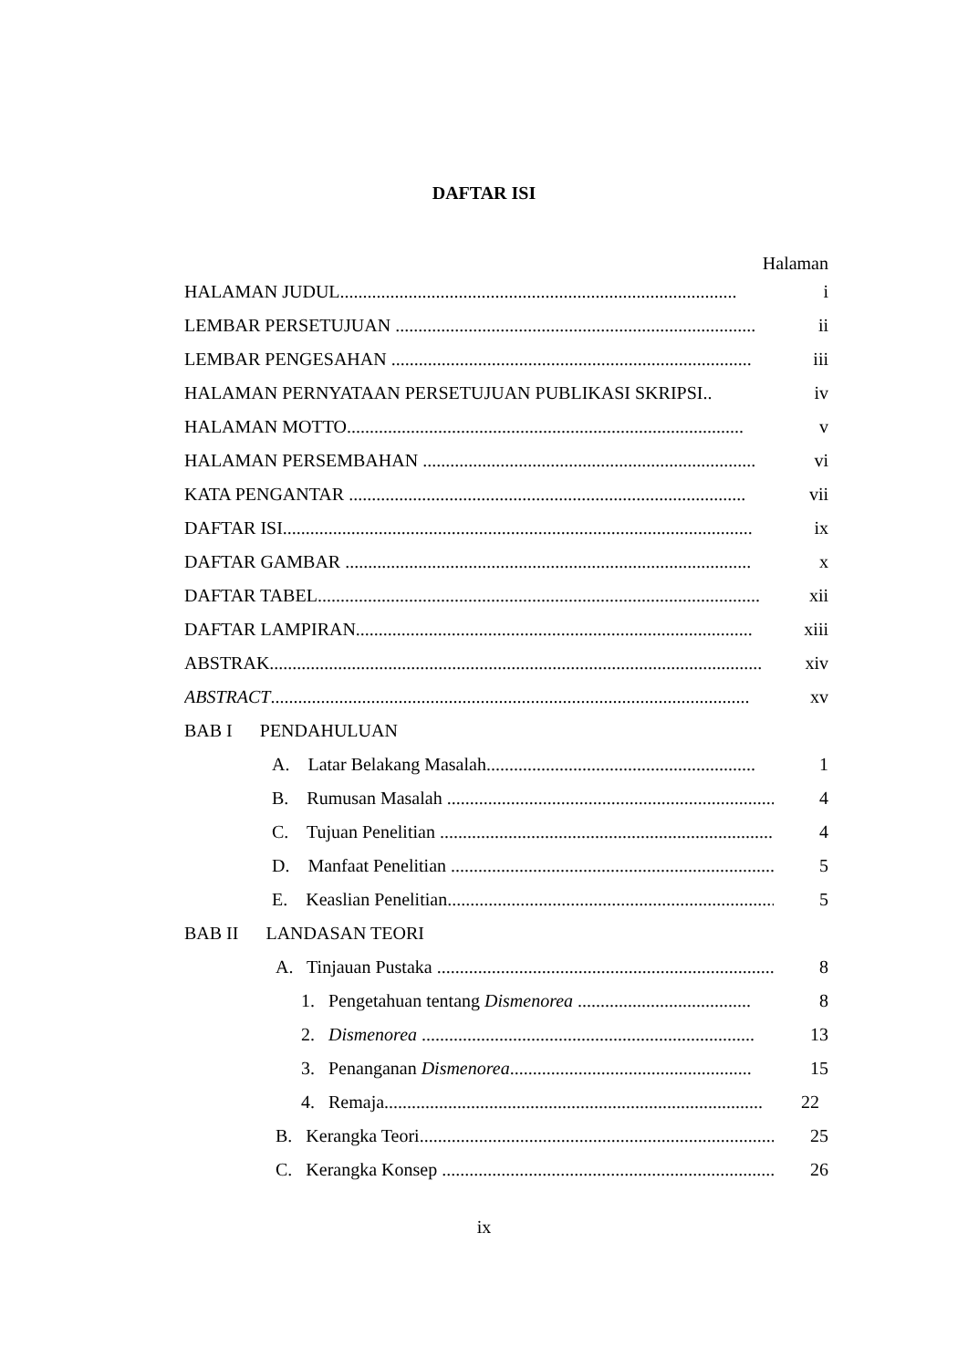DAFTAR ISI
Halaman
HALAMAN JUDUL....................................................................................... i
LEMBAR PERSETUJUAN ............................................................................... ii
LEMBAR PENGESAHAN ............................................................................... iii
HALAMAN PERNYATAAN PERSETUJUAN PUBLIKASI SKRIPSI.. iv
HALAMAN MOTTO....................................................................................... v
HALAMAN PERSEMBAHAN ......................................................................... vi
KATA PENGANTAR ....................................................................................... vii
DAFTAR ISI....................................................................................................... ix
DAFTAR GAMBAR ......................................................................................... x
DAFTAR TABEL................................................................................................. xii
DAFTAR LAMPIRAN....................................................................................... xiii
ABSTRAK............................................................................................................ xiv
ABSTRACT......................................................................................................... xv
BAB I PENDAHULUAN
A. Latar Belakang Masalah........................................................... 1
B. Rumusan Masalah .......................................................................... 4
C. Tujuan Penelitian .......................................................................... 4
D. Manfaat Penelitian ......................................................................... 5
E. Keaslian Penelitian......................................................................... 5
BAB II LANDASAN TEORI
A. Tinjauan Pustaka ............................................................................ 8
1. Pengetahuan tentang Dismenorea ...................................... 8
2. Dismenorea ......................................................................... 13
3. Penanganan Dismenorea..................................................... 15
4. Remaja................................................................................... 22
B. Kerangka Teori................................................................................. 25
C. Kerangka Konsep ............................................................................ 26
ix